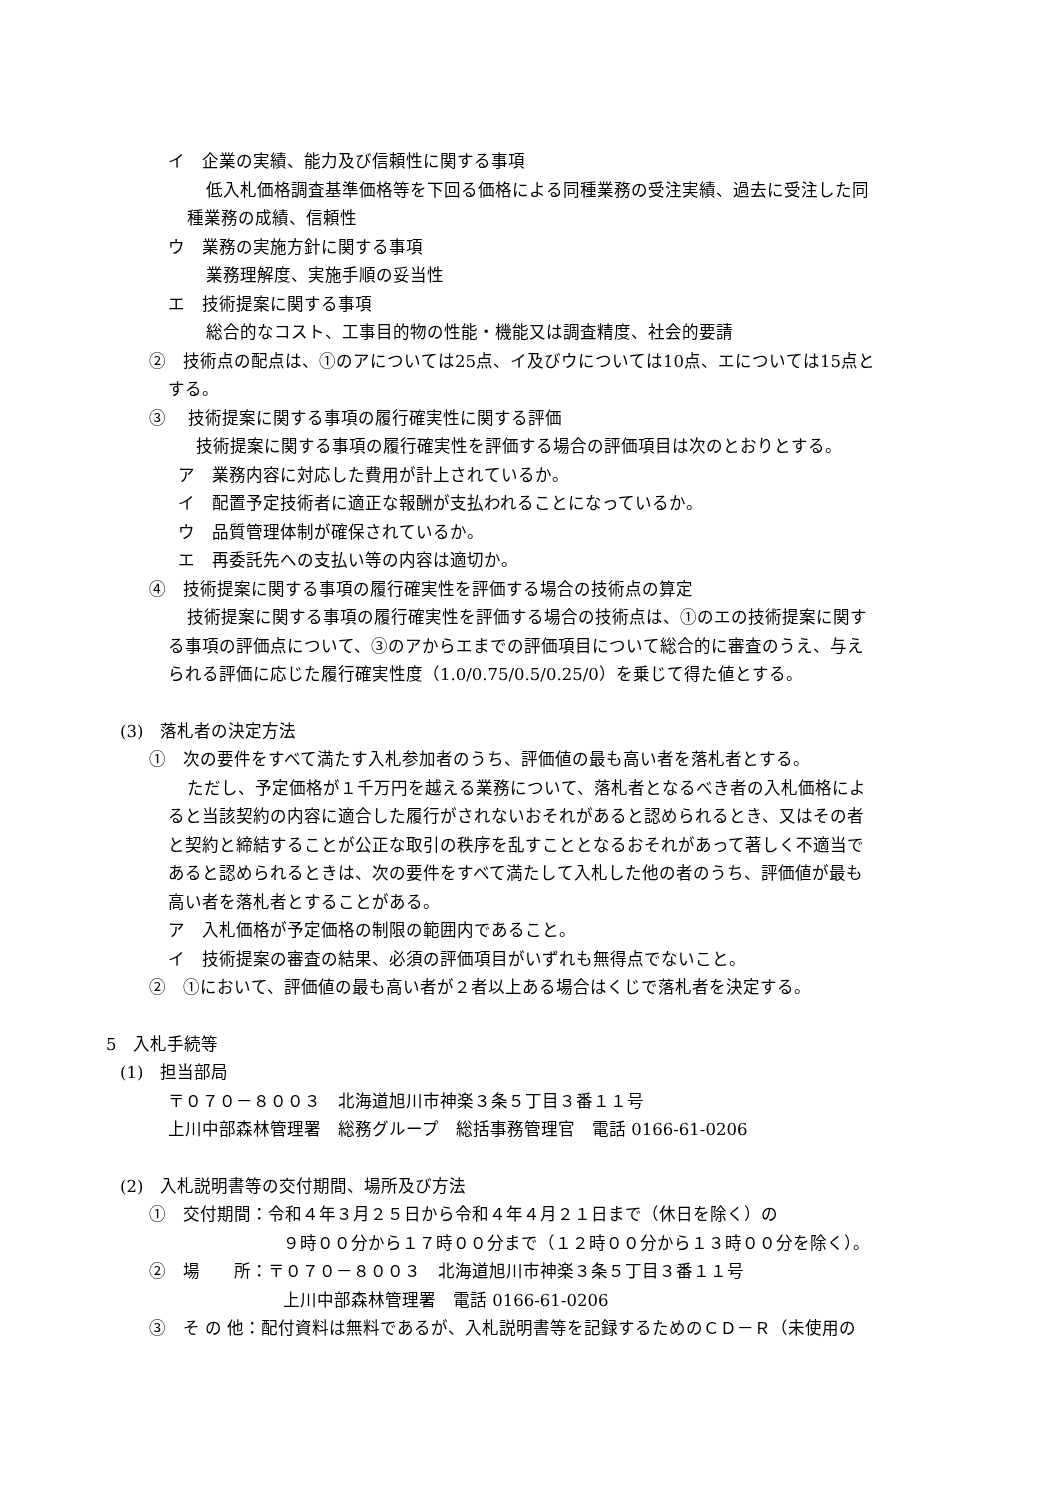イ　企業の実績、能力及び信頼性に関する事項
低入札価格調査基準価格等を下回る価格による同種業務の受注実績、過去に受注した同
種業務の成績、信頼性
ウ　業務の実施方針に関する事項
業務理解度、実施手順の妥当性
エ　技術提案に関する事項
総合的なコスト、工事目的物の性能・機能又は調査精度、社会的要請
②　技術点の配点は、①のアについては25点、イ及びウについては10点、エについては15点と
する。
③　 技術提案に関する事項の履行確実性に関する評価
技術提案に関する事項の履行確実性を評価する場合の評価項目は次のとおりとする。
ア　業務内容に対応した費用が計上されているか。
イ　配置予定技術者に適正な報酬が支払われることになっているか。
ウ　品質管理体制が確保されているか。
エ　再委託先への支払い等の内容は適切か。
④　技術提案に関する事項の履行確実性を評価する場合の技術点の算定
技術提案に関する事項の履行確実性を評価する場合の技術点は、①のエの技術提案に関す
る事項の評価点について、③のアからエまでの評価項目について総合的に審査のうえ、与え
られる評価に応じた履行確実性度（1.0/0.75/0.5/0.25/0）を乗じて得た値とする。
(3)　落札者の決定方法
①　次の要件をすべて満たす入札参加者のうち、評価値の最も高い者を落札者とする。
ただし、予定価格が１千万円を越える業務について、落札者となるべき者の入札価格によ
ると当該契約の内容に適合した履行がされないおそれがあると認められるとき、又はその者
と契約と締結することが公正な取引の秩序を乱すこととなるおそれがあって著しく不適当で
あると認められるときは、次の要件をすべて満たして入札した他の者のうち、評価値が最も
高い者を落札者とすることがある。
ア　入札価格が予定価格の制限の範囲内であること。
イ　技術提案の審査の結果、必須の評価項目がいずれも無得点でないこと。
②　①において、評価値の最も高い者が２者以上ある場合はくじで落札者を決定する。
5　入札手続等
(1)　担当部局
〒０７０－８００３　北海道旭川市神楽３条５丁目３番１１号
上川中部森林管理署　総務グループ　総括事務管理官　電話 0166-61-0206
(2)　入札説明書等の交付期間、場所及び方法
①　交付期間：令和４年３月２５日から令和４年４月２１日まで（休日を除く）の
９時００分から１７時００分まで（１２時００分から１３時００分を除く）。
②　場　　所：〒０７０－８００３　北海道旭川市神楽３条５丁目３番１１号
上川中部森林管理署　電話 0166-61-0206
③　そ の 他：配付資料は無料であるが、入札説明書等を記録するためのＣＤ－Ｒ（未使用の